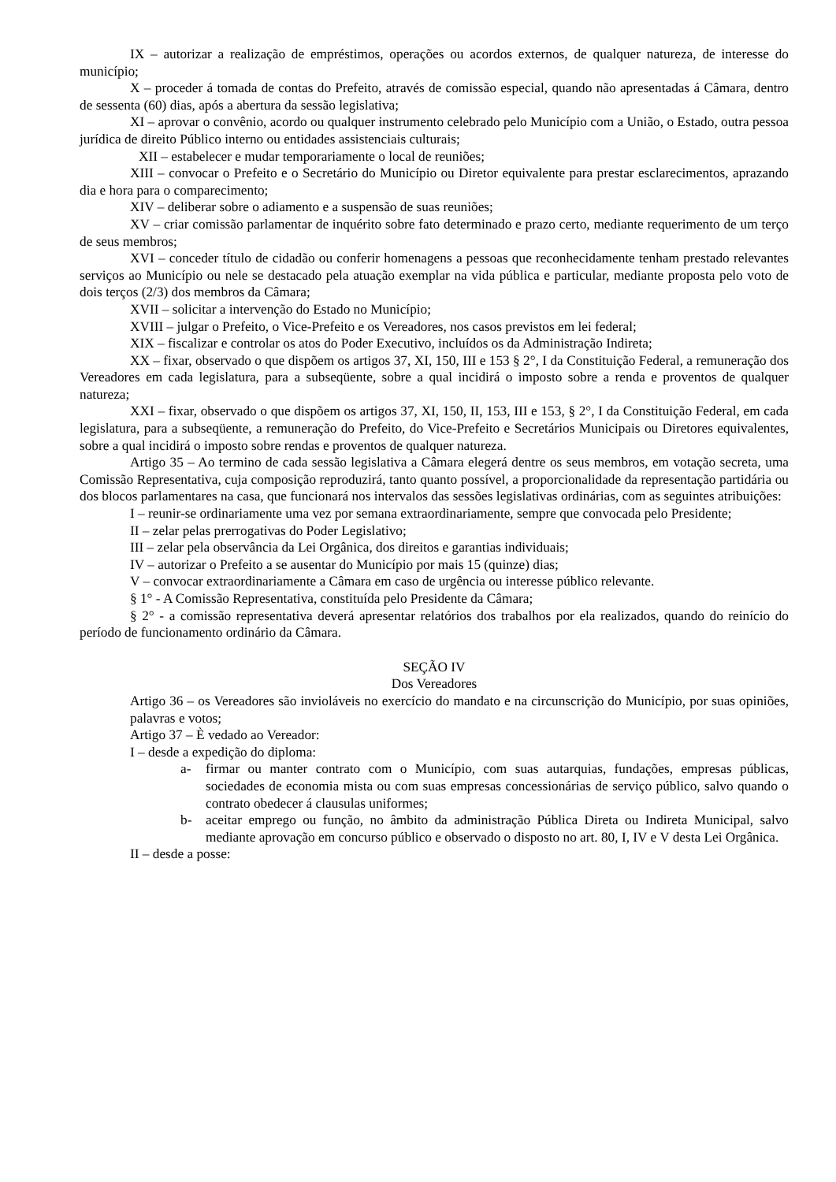IX – autorizar a realização de empréstimos, operações ou acordos externos, de qualquer natureza, de interesse do município;
X – proceder á tomada de contas do Prefeito, através de comissão especial, quando não apresentadas á Câmara, dentro de sessenta (60) dias, após a abertura da sessão legislativa;
XI – aprovar o convênio, acordo ou qualquer instrumento celebrado pelo Município com a União, o Estado, outra pessoa jurídica de direito Público interno ou entidades assistenciais culturais;
XII – estabelecer e mudar temporariamente o local de reuniões;
XIII – convocar o Prefeito e o Secretário do Município ou Diretor equivalente para prestar esclarecimentos, aprazando dia e hora para o comparecimento;
XIV – deliberar sobre o adiamento e a suspensão de suas reuniões;
XV – criar comissão parlamentar de inquérito sobre fato determinado e prazo certo, mediante requerimento de um terço de seus membros;
XVI – conceder título de cidadão ou conferir homenagens a pessoas que reconhecidamente tenham prestado relevantes serviços ao Município ou nele se destacado pela atuação exemplar na vida pública e particular, mediante proposta pelo voto de dois terços (2/3) dos membros da Câmara;
XVII – solicitar a intervenção do Estado no Município;
XVIII – julgar o Prefeito, o Vice-Prefeito e os Vereadores, nos casos previstos em lei federal;
XIX – fiscalizar e controlar os atos do Poder Executivo, incluídos os da Administração Indireta;
XX – fixar, observado o que dispõem os artigos 37, XI, 150, III e 153 § 2°, I da Constituição Federal, a remuneração dos Vereadores em cada legislatura, para a subseqüente, sobre a qual incidirá o imposto sobre a renda e proventos de qualquer natureza;
XXI – fixar, observado o que dispõem os artigos 37, XI, 150, II, 153, III e 153, § 2°, I da Constituição Federal, em cada legislatura, para a subseqüente, a remuneração do Prefeito, do Vice-Prefeito e Secretários Municipais ou Diretores equivalentes, sobre a qual incidirá o imposto sobre rendas e proventos de qualquer natureza.
Artigo 35 – Ao termino de cada sessão legislativa a Câmara elegerá dentre os seus membros, em votação secreta, uma Comissão Representativa, cuja composição reproduzirá, tanto quanto possível, a proporcionalidade da representação partidária ou dos blocos parlamentares na casa, que funcionará nos intervalos das sessões legislativas ordinárias, com as seguintes atribuições:
I – reunir-se ordinariamente uma vez por semana extraordinariamente, sempre que convocada pelo Presidente;
II – zelar pelas prerrogativas do Poder Legislativo;
III – zelar pela observância da Lei Orgânica, dos direitos e garantias individuais;
IV – autorizar o Prefeito a se ausentar do Município por mais 15 (quinze) dias;
V – convocar extraordinariamente a Câmara em caso de urgência ou interesse público relevante.
§ 1° - A Comissão Representativa, constituída pelo Presidente da Câmara;
§ 2° - a comissão representativa deverá apresentar relatórios dos trabalhos por ela realizados, quando do reinício do período de funcionamento ordinário da Câmara.
SEÇÃO IV
Dos Vereadores
Artigo 36 – os Vereadores são invioláveis no exercício do mandato e na circunscrição do Município, por suas opiniões, palavras e votos;
Artigo 37 – È vedado ao Vereador:
I – desde a expedição do diploma:
a- firmar ou manter contrato com o Município, com suas autarquias, fundações, empresas públicas, sociedades de economia mista ou com suas empresas concessionárias de serviço público, salvo quando o contrato obedecer á clausulas uniformes;
b- aceitar emprego ou função, no âmbito da administração Pública Direta ou Indireta Municipal, salvo mediante aprovação em concurso público e observado o disposto no art. 80, I, IV e V desta Lei Orgânica.
II – desde a posse: